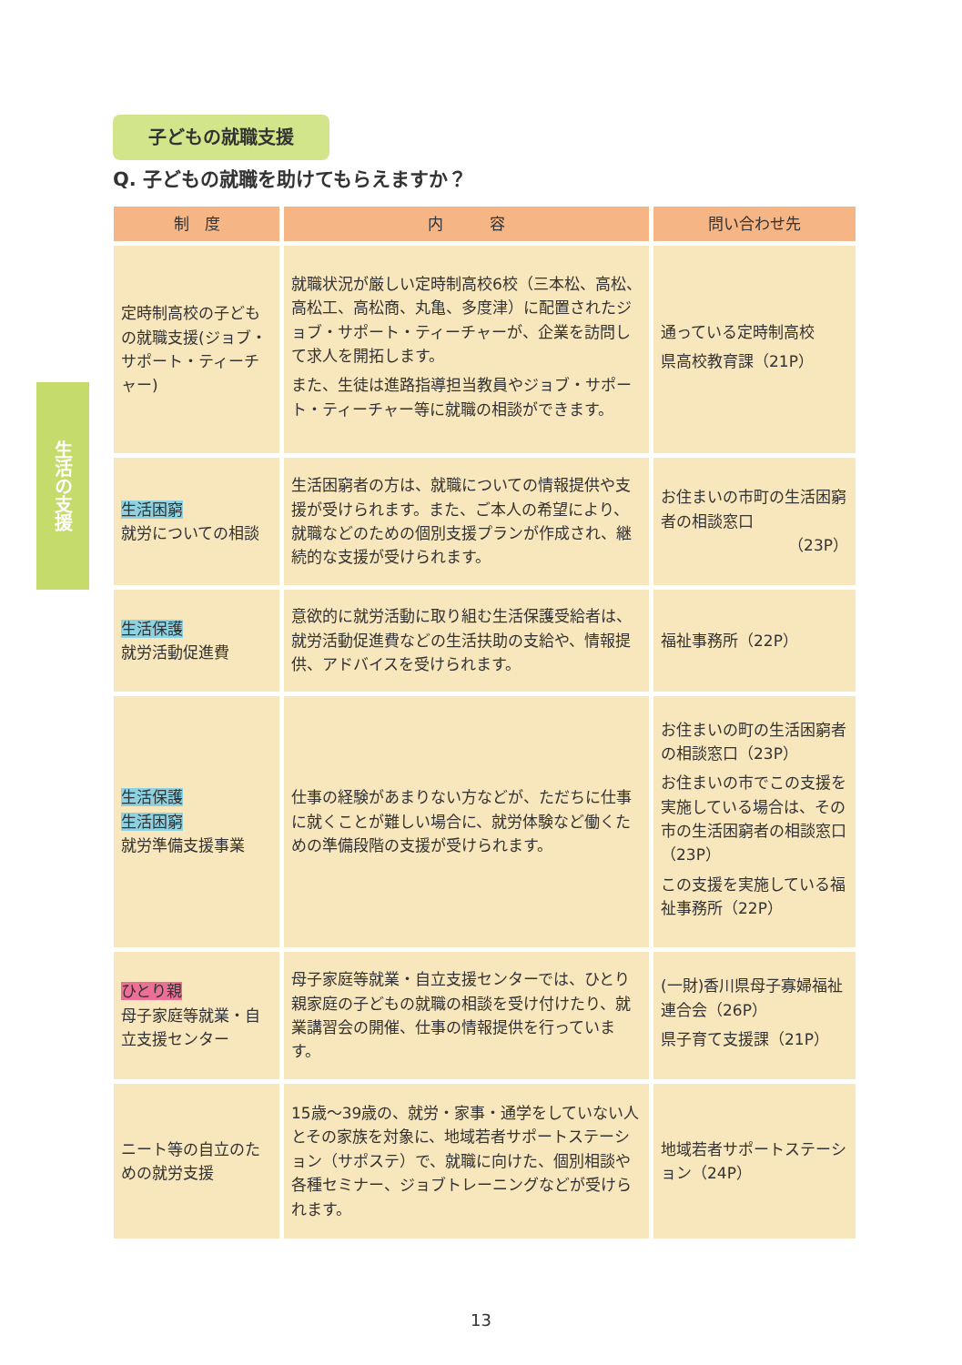子どもの就職支援
Q. 子どもの就職を助けてもらえますか？
生活の支援
| 制 度 | 内 容 | 問い合わせ先 |
| --- | --- | --- |
| 定時制高校の子どもの就職支援(ジョブ・サポート・ティーチャー) | 就職状況が厳しい定時制高校6校（三本松、高松、高松工、高松商、丸亀、多度津）に配置されたジョブ・サポート・ティーチャーが、企業を訪問して求人を開拓します。 また、生徒は進路指導担当教員やジョブ・サポート・ティーチャー等に就職の相談ができます。 | 通っている定時制高校 県高校教育課（21P） |
| 生活困窮 就労についての相談 | 生活困窮者の方は、就職についての情報提供や支援が受けられます。また、ご本人の希望により、就職などのための個別支援プランが作成され、継続的な支援が受けられます。 | お住まいの市町の生活困窮者の相談窓口 （23P） |
| 生活保護 就労活動促進費 | 意欲的に就労活動に取り組む生活保護受給者は、就労活動促進費などの生活扶助の支給や、情報提供、アドバイスを受けられます。 | 福祉事務所（22P） |
| 生活保護 生活困窮 就労準備支援事業 | 仕事の経験があまりない方などが、ただちに仕事に就くことが難しい場合に、就労体験など働くための準備段階の支援が受けられます。 | お住まいの町の生活困窮者の相談窓口（23P） お住まいの市でこの支援を実施している場合は、その市の生活困窮者の相談窓口（23P） この支援を実施している福祉事務所（22P） |
| ひとり親 母子家庭等就業・自立支援センター | 母子家庭等就業・自立支援センターでは、ひとり親家庭の子どもの就職の相談を受け付けたり、就業講習会の開催、仕事の情報提供を行っています。 | (一財)香川県母子寡婦福祉連合会（26P） 県子育て支援課（21P） |
| ニート等の自立のための就労支援 | 15歳～39歳の、就労・家事・通学をしていない人とその家族を対象に、地域若者サポートステーション（サポステ）で、就職に向けた、個別相談や各種セミナー、ジョブトレーニングなどが受けられます。 | 地域若者サポートステーション（24P） |
13